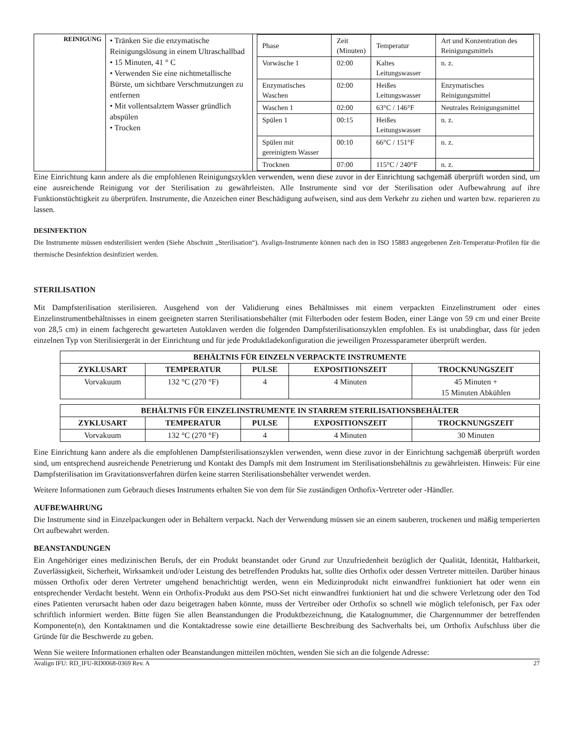| REINIGUNG | • Tränken Sie die enzymatische Reinigungslösung in einem Ultraschallbad • 15 Minuten, 41 ° C • Verwenden Sie eine nichtmetallische Bürste, um sichtbare Verschmutzungen zu entfernen • Mit vollentsalztem Wasser gründlich abspülen • Trocken | / Phase / Zeit (Minuten) / Temperatur / Art und Konzentration des Reinigungsmittels / / Vorwäsche 1 / 02:00 / Kaltes Leitungswasser / n. z. / / Enzymatisches Waschen / 02:00 / Heißes Leitungswasser / Enzymatisches Reinigungsmittel / / Waschen 1 / 02:00 / 63°C / 146°F / Neutrales Reinigungsmittel / / Spülen 1 / 00:15 / Heißes Leitungswasser / n. z. / / Spülen mit gereinigtem Wasser / 00:10 / 66°C / 151°F / n. z. / / Trocknen / 07:00 / 115°C / 240°F / n. z. / |
Eine Einrichtung kann andere als die empfohlenen Reinigungszyklen verwenden, wenn diese zuvor in der Einrichtung sachgemäß überprüft worden sind, um eine ausreichende Reinigung vor der Sterilisation zu gewährleisten. Alle Instrumente sind vor der Sterilisation oder Aufbewahrung auf ihre Funktionstüchtigkeit zu überprüfen. Instrumente, die Anzeichen einer Beschädigung aufweisen, sind aus dem Verkehr zu ziehen und warten bzw. reparieren zu lassen.
DESINFEKTION
Die Instrumente müssen endsterilisiert werden (Siehe Abschnitt „Sterilisation“). Avalign-Instrumente können nach den in ISO 15883 angegebenen Zeit-Temperatur-Profilen für die thermische Desinfektion desinfiziert werden.
STERILISATION
Mit Dampfsterilisation sterilisieren. Ausgehend von der Validierung eines Behältnisses mit einem verpackten Einzelinstrument oder eines Einzelinstrumentbehältnisses in einem geeigneten starren Sterilisationsbehälter (mit Filterboden oder festem Boden, einer Länge von 59 cm und einer Breite von 28,5 cm) in einem fachgerecht gewarteten Autoklaven werden die folgenden Dampfsterilisationszyklen empfohlen. Es ist unabdingbar, dass für jeden einzelnen Typ von Sterilisiergerät in der Einrichtung und für jede Produktladekonfiguration die jeweiligen Prozessparameter überprüft werden.
| BEHÄLTNIS FÜR EINZELN VERPACKTE INSTRUMENTE | | | | |
| --- | --- | --- | --- | --- |
| ZYKLUSART | TEMPERATUR | PULSE | EXPOSITIONSZEIT | TROCKNUNGSZEIT |
| Vorvakuum | 132 °C (270 °F) | 4 | 4 Minuten | 45 Minuten + 15 Minuten Abkühlen |
| BEHÄLTNIS FÜR EINZELINSTRUMENTE IN STARREM STERILISATIONSBEHÄLTER | | | | |
| --- | --- | --- | --- | --- |
| ZYKLUSART | TEMPERATUR | PULSE | EXPOSITIONSZEIT | TROCKNUNGSZEIT |
| Vorvakuum | 132 °C (270 °F) | 4 | 4 Minuten | 30 Minuten |
Eine Einrichtung kann andere als die empfohlenen Dampfsterilisationszyklen verwenden, wenn diese zuvor in der Einrichtung sachgemäß überprüft worden sind, um entsprechend ausreichende Penetrierung und Kontakt des Dampfs mit dem Instrument im Sterilisationsbehältnis zu gewährleisten. Hinweis: Für eine Dampfsterilisation im Gravitationsverfahren dürfen keine starren Sterilisationsbehälter verwendet werden.
Weitere Informationen zum Gebrauch dieses Instruments erhalten Sie von dem für Sie zuständigen Orthofix-Vertreter oder -Händler.
AUFBEWAHRUNG
Die Instrumente sind in Einzelpackungen oder in Behältern verpackt. Nach der Verwendung müssen sie an einem sauberen, trockenen und mäßig temperierten Ort aufbewahrt werden.
BEANSTANDUNGEN
Ein Angehöriger eines medizinischen Berufs, der ein Produkt beanstandet oder Grund zur Unzufriedenheit bezüglich der Qualität, Identität, Haltbarkeit, Zuverlässigkeit, Sicherheit, Wirksamkeit und/oder Leistung des betreffenden Produkts hat, sollte dies Orthofix oder dessen Vertreter mitteilen. Darüber hinaus müssen Orthofix oder deren Vertreter umgehend benachrichtigt werden, wenn ein Medizinprodukt nicht einwandfrei funktioniert hat oder wenn ein entsprechender Verdacht besteht. Wenn ein Orthofix-Produkt aus dem PSO-Set nicht einwandfrei funktioniert hat und die schwere Verletzung oder den Tod eines Patienten verursacht haben oder dazu beigetragen haben könnte, muss der Vertreiber oder Orthofix so schnell wie möglich telefonisch, per Fax oder schriftlich informiert werden. Bitte fügen Sie allen Beanstandungen die Produktbezeichnung, die Katalognummer, die Chargennummer der betreffenden Komponente(n), den Kontaktnamen und die Kontaktadresse sowie eine detaillierte Beschreibung des Sachverhalts bei, um Orthofix Aufschluss über die Gründe für die Beschwerde zu geben.
Wenn Sie weitere Informationen erhalten oder Beanstandungen mitteilen möchten, wenden Sie sich an die folgende Adresse:
Avalign IFU: RD_IFU-RD0068-0369 Rev. A 27